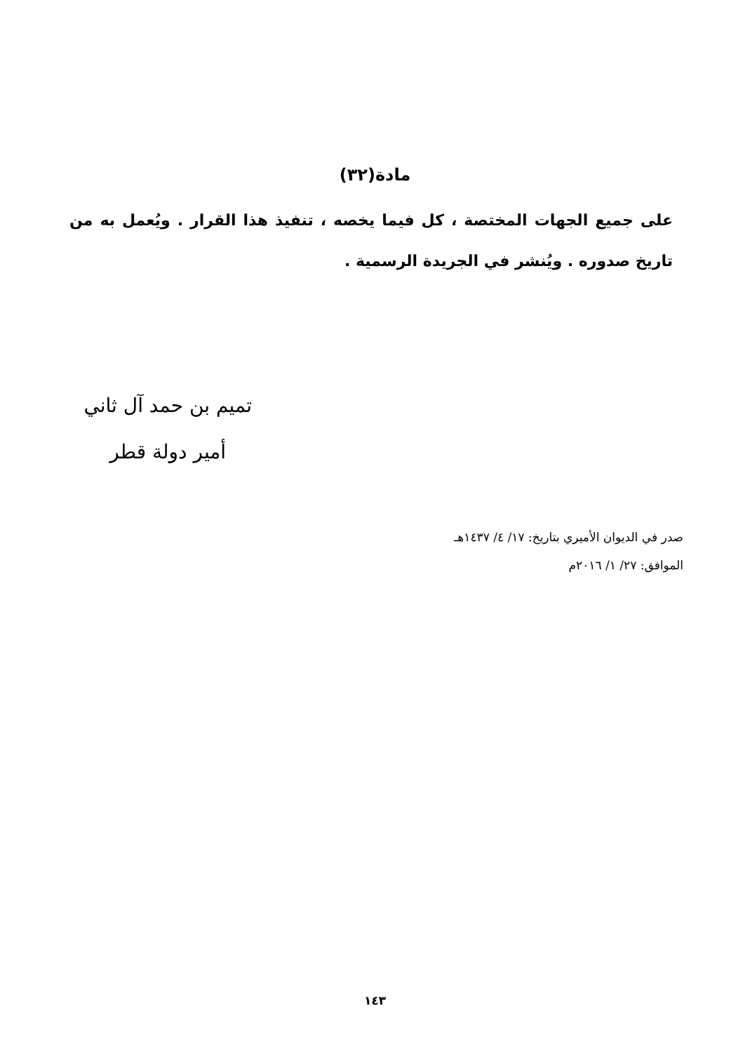مادة(٣٢)
على جميع الجهات المختصة ، كل فيما يخصه ، تنفيذ هذا القرار . ويُعمل به من تاريخ صدوره . ويُنشر في الجريدة الرسمية .
تميم بن حمد آل ثاني
أمير دولة قطر
صدر في الديوان الأميري بتاريخ: ١٧/ ٤/ ١٤٣٧هـ
الموافق: ٢٧/ ١/ ٢٠١٦م
١٤٣